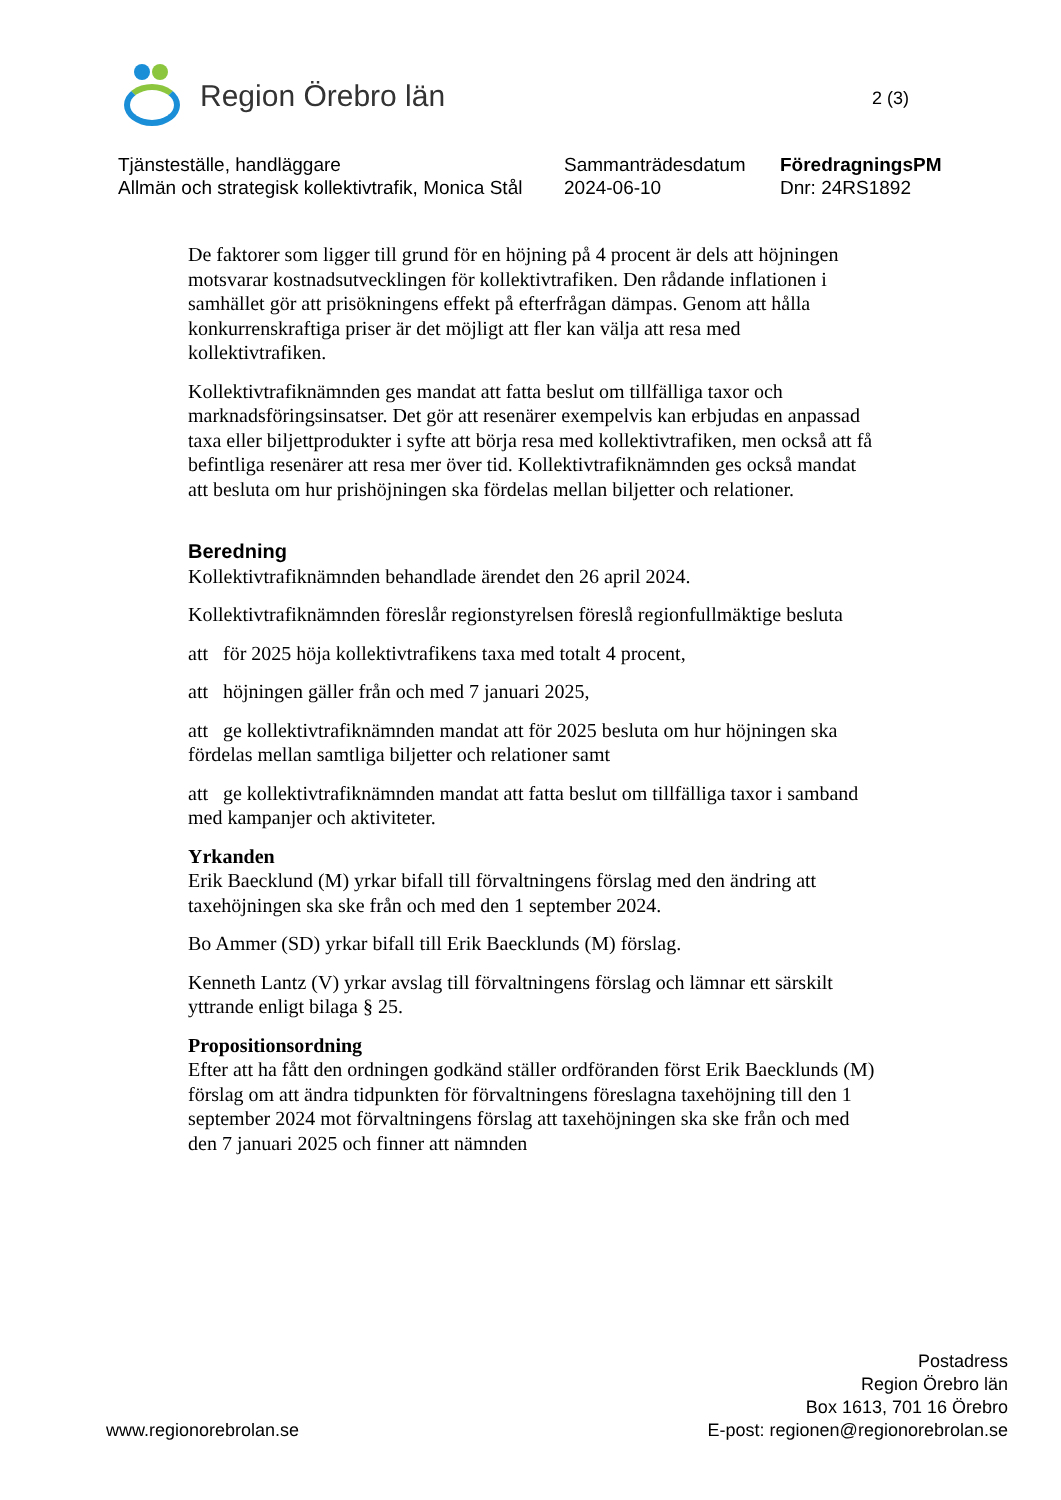Region Örebro län
2 (3)
Tjänsteställe, handläggare
Allmän och strategisk kollektivtrafik, Monica Stål
Sammanträdesdatum
2024-06-10
FöredragningsPM
Dnr: 24RS1892
De faktorer som ligger till grund för en höjning på 4 procent är dels att höjningen motsvarar kostnadsutvecklingen för kollektivtrafiken. Den rådande inflationen i samhället gör att prisökningens effekt på efterfrågan dämpas. Genom att hålla konkurrenskraftiga priser är det möjligt att fler kan välja att resa med kollektivtrafiken.
Kollektivtrafiknämnden ges mandat att fatta beslut om tillfälliga taxor och marknadsföringsinsatser. Det gör att resenärer exempelvis kan erbjudas en anpassad taxa eller biljettprodukter i syfte att börja resa med kollektivtrafiken, men också att få befintliga resenärer att resa mer över tid. Kollektivtrafiknämnden ges också mandat att besluta om hur prishöjningen ska fördelas mellan biljetter och relationer.
Beredning
Kollektivtrafiknämnden behandlade ärendet den 26 april 2024.
Kollektivtrafiknämnden föreslår regionstyrelsen föreslå regionfullmäktige besluta
att för 2025 höja kollektivtrafikens taxa med totalt 4 procent,
att höjningen gäller från och med 7 januari 2025,
att ge kollektivtrafiknämnden mandat att för 2025 besluta om hur höjningen ska fördelas mellan samtliga biljetter och relationer samt
att ge kollektivtrafiknämnden mandat att fatta beslut om tillfälliga taxor i samband med kampanjer och aktiviteter.
Yrkanden
Erik Baecklund (M) yrkar bifall till förvaltningens förslag med den ändring att taxehöjningen ska ske från och med den 1 september 2024.
Bo Ammer (SD) yrkar bifall till Erik Baecklunds (M) förslag.
Kenneth Lantz (V) yrkar avslag till förvaltningens förslag och lämnar ett särskilt yttrande enligt bilaga § 25.
Propositionsordning
Efter att ha fått den ordningen godkänd ställer ordföranden först Erik Baecklunds (M) förslag om att ändra tidpunkten för förvaltningens föreslagna taxehöjning till den 1 september 2024 mot förvaltningens förslag att taxehöjningen ska ske från och med den 7 januari 2025 och finner att nämnden
www.regionorebrolan.se
Postadress
Region Örebro län
Box 1613, 701 16 Örebro
E-post: regionen@regionorebrolan.se